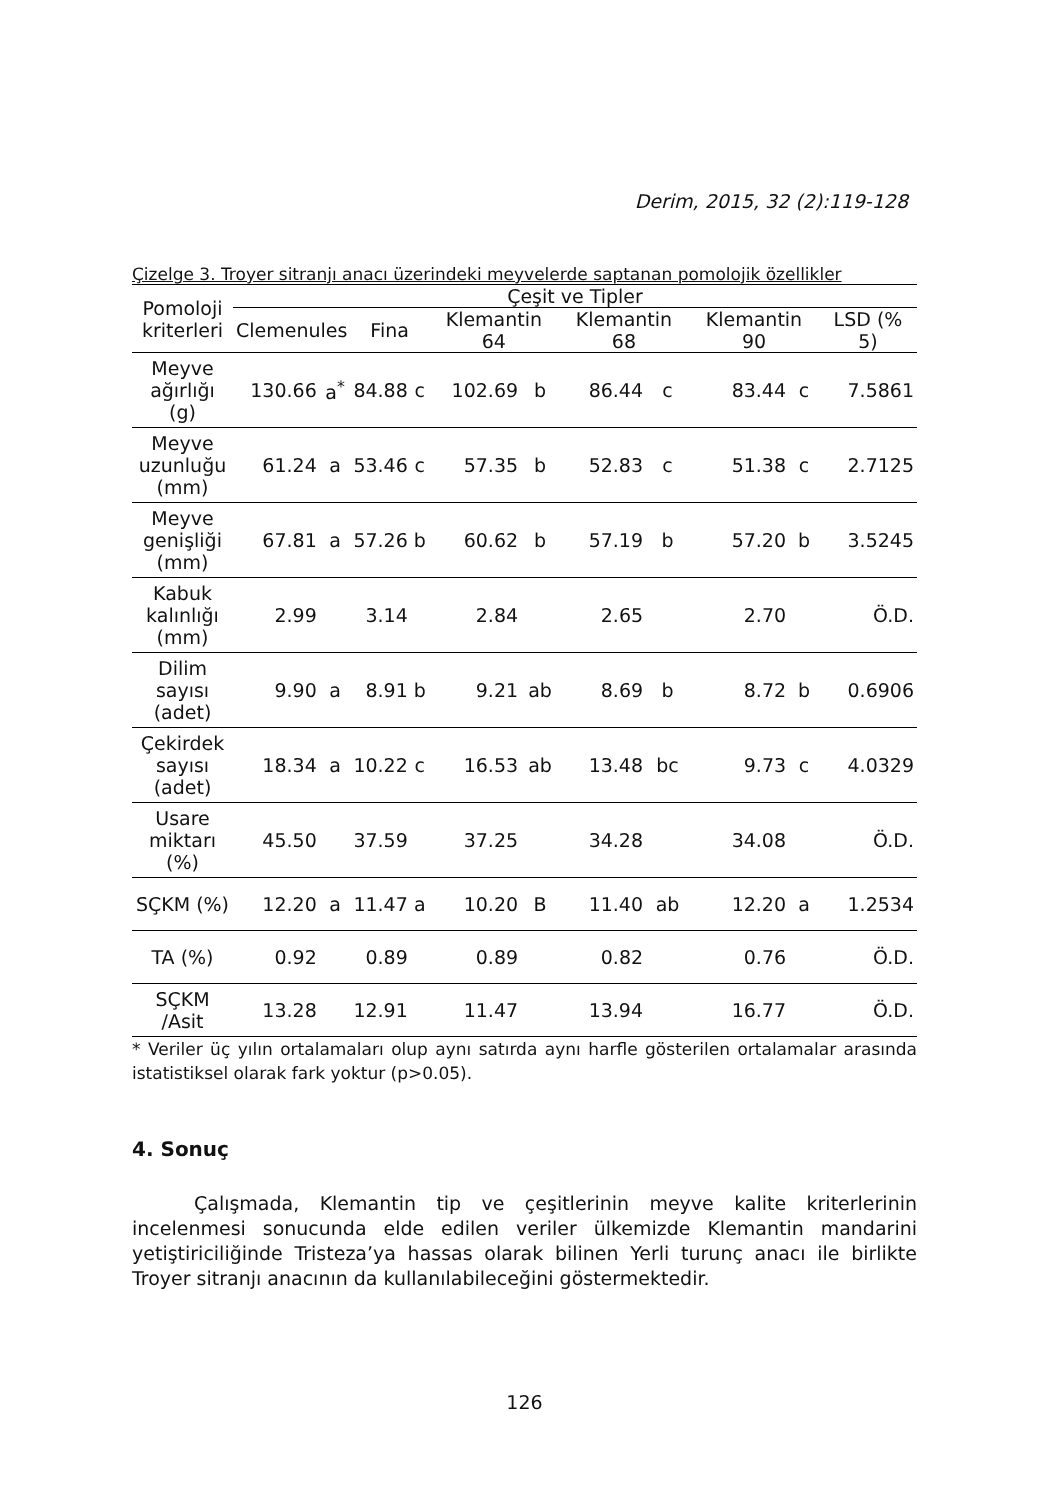Derim, 2015, 32 (2):119-128
Çizelge 3. Troyer sitranjı anacı üzerindeki meyvelerde saptanan pomolojik özellikler
| Pomoloji kriterleri | Çeşit ve Tipler | | | | | | | | | | |
| --- | --- | --- | --- | --- | --- | --- | --- | --- | --- | --- | --- |
| | Clemenules | | Fina | | Klemantin 64 | | Klemantin 68 | | Klemantin 90 | | LSD (% 5) |
| Meyve ağırlığı (g) | 130.66 | a<sup>*</sup> | 84.88 | c | 102.69 | b | 86.44 | c | 83.44 | c | 7.5861 |
| Meyve uzunluğu (mm) | 61.24 | a | 53.46 | c | 57.35 | b | 52.83 | c | 51.38 | c | 2.7125 |
| Meyve genişliği (mm) | 67.81 | a | 57.26 | b | 60.62 | b | 57.19 | b | 57.20 | b | 3.5245 |
| Kabuk kalınlığı (mm) | 2.99 | | 3.14 | | 2.84 | | 2.65 | | 2.70 | | Ö.D. |
| Dilim sayısı (adet) | 9.90 | a | 8.91 | b | 9.21 | ab | 8.69 | b | 8.72 | b | 0.6906 |
| Çekirdek sayısı (adet) | 18.34 | a | 10.22 | c | 16.53 | ab | 13.48 | bc | 9.73 | c | 4.0329 |
| Usare miktarı (%) | 45.50 | | 37.59 | | 37.25 | | 34.28 | | 34.08 | | Ö.D. |
| SÇKM (%) | 12.20 | a | 11.47 | a | 10.20 | B | 11.40 | ab | 12.20 | a | 1.2534 |
| TA (%) | 0.92 | | 0.89 | | 0.89 | | 0.82 | | 0.76 | | Ö.D. |
| SÇKM /Asit | 13.28 | | 12.91 | | 11.47 | | 13.94 | | 16.77 | | Ö.D. |
* Veriler üç yılın ortalamaları olup aynı satırda aynı harfle gösterilen ortalamalar arasında istatistiksel olarak fark yoktur (p>0.05).
4. Sonuç
Çalışmada, Klemantin tip ve çeşitlerinin meyve kalite kriterlerinin incelenmesi sonucunda elde edilen veriler ülkemizde Klemantin mandarini yetiştiriciliğinde Tristeza’ya hassas olarak bilinen Yerli turunç anacı ile birlikte Troyer sitranjı anacının da kullanılabileceğini göstermektedir.
126